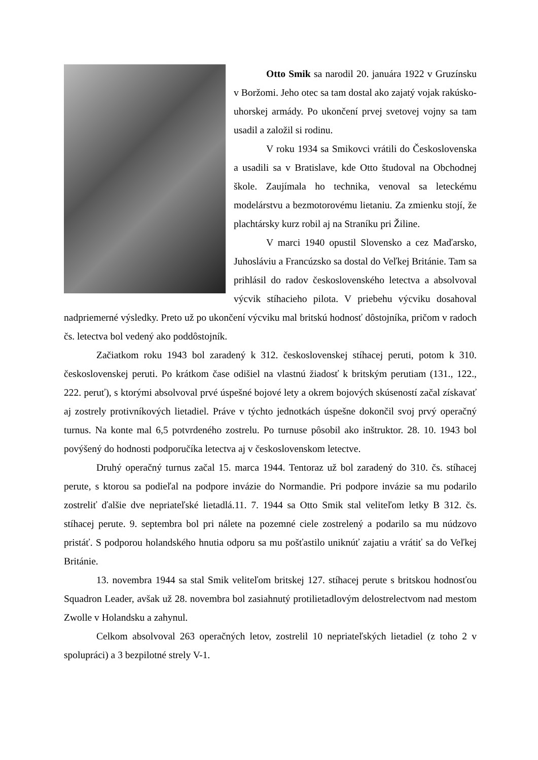Otto Smik sa narodil 20. januára 1922 v Gruzínsku v Boržomi. Jeho otec sa tam dostal ako zajatý vojak rakúsko-uhorskej armády. Po ukončení prvej svetovej vojny sa tam usadil a založil si rodinu.
V roku 1934 sa Smikovci vrátili do Československa a usadili sa v Bratislave, kde Otto študoval na Obchodnej škole. Zaujímala ho technika, venoval sa leteckému modelárstvu a bezmotorovému lietaniu. Za zmienku stojí, že plachtársky kurz robil aj na Straníku pri Žiline.
V marci 1940 opustil Slovensko a cez Maďarsko, Juhosláviu a Francúzsko sa dostal do Veľkej Británie. Tam sa prihlásil do radov československého letectva a absolvoval výcvik stíhacieho pilota. V priebehu výcviku dosahoval nadpriemerné výsledky. Preto už po ukončení výcviku mal britskú hodnosť dôstojníka, pričom v radoch čs. letectva bol vedený ako poddôstojník.
Začiatkom roku 1943 bol zaradený k 312. československej stíhacej peruti, potom k 310. československej peruti. Po krátkom čase odišiel na vlastnú žiadosť k britským perutiam (131., 122., 222. peruť), s ktorými absolvoval prvé úspešné bojové lety a okrem bojových skúseností začal získavať aj zostrely protivníkových lietadiel. Práve v týchto jednotkách úspešne dokončil svoj prvý operačný turnus. Na konte mal 6,5 potvrdeného zostrelu. Po turnuse pôsobil ako inštruktor. 28. 10. 1943 bol povýšený do hodnosti podporučíka letectva aj v československom letectve.
Druhý operačný turnus začal 15. marca 1944. Tentoraz už bol zaradený do 310. čs. stíhacej perute, s ktorou sa podieľal na podpore invázie do Normandie. Pri podpore invázie sa mu podarilo zostreliť ďalšie dve nepriateľské lietadlá.11. 7. 1944 sa Otto Smik stal veliteľom letky B 312. čs. stíhacej perute. 9. septembra bol pri nálete na pozemné ciele zostrelený a podarilo sa mu núdzovo pristáť. S podporou holandského hnutia odporu sa mu pošťastilo uniknúť zajatiu a vrátiť sa do Veľkej Británie.
13. novembra 1944 sa stal Smik veliteľom britskej 127. stíhacej perute s britskou hodnosťou Squadron Leader, avšak už 28. novembra bol zasiahnutý protilietadlovým delostrelectvom nad mestom Zwolle v Holandsku a zahynul.
Celkom absolvoval 263 operačných letov, zostrelil 10 nepriateľských lietadiel (z toho 2 v spolupráci) a 3 bezpilotné strely V-1.